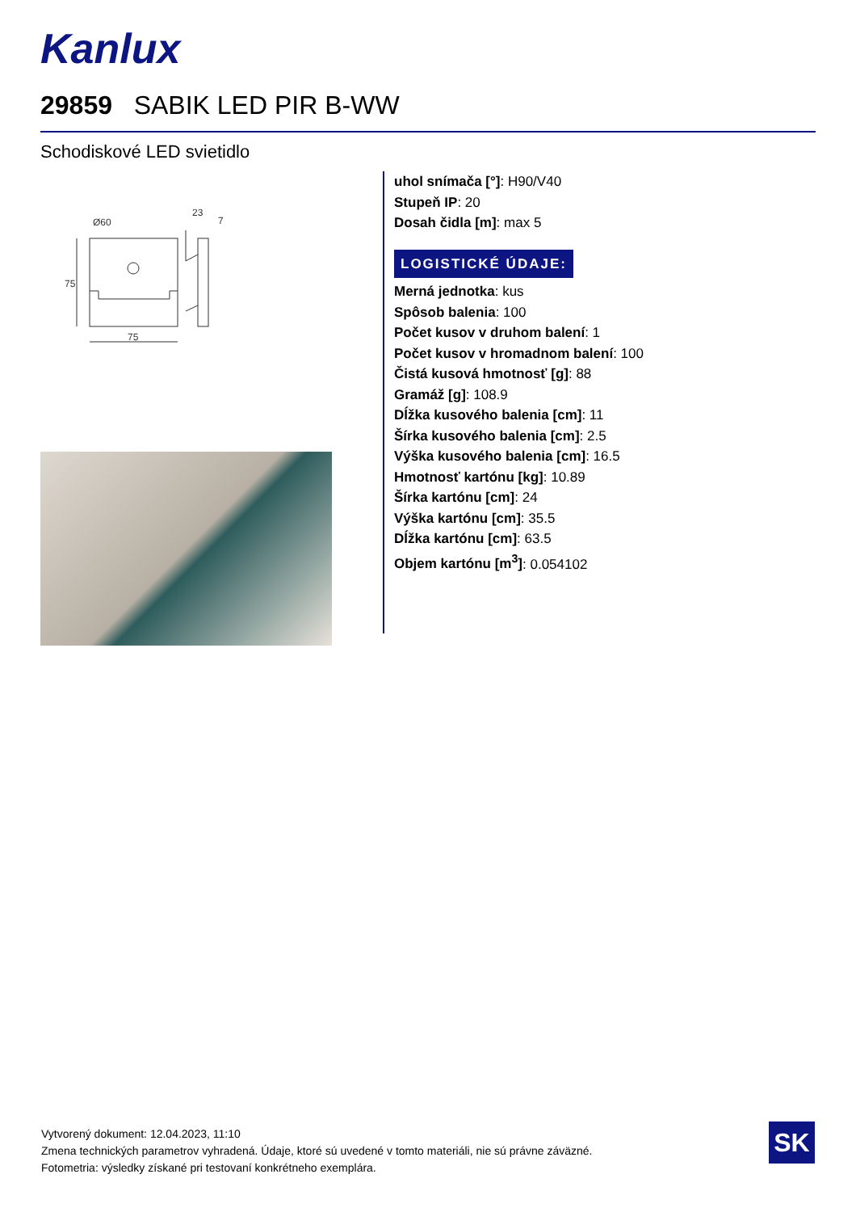Kanlux
29859 SABIK LED PIR B-WW
Schodiskové LED svietidlo
Ø60
23
7
75
75
uhol snímača [°]: H90/V40
Stupeň IP: 20
Dosah čidla [m]: max 5
LOGISTICKÉ ÚDAJE:
Merná jednotka: kus
Spôsob balenia: 100
Počet kusov v druhom balení: 1
Počet kusov v hromadnom balení: 100
Čistá kusová hmotnosť [g]: 88
Gramáž [g]: 108.9
Dĺžka kusového balenia [cm]: 11
Šírka kusového balenia [cm]: 2.5
Výška kusového balenia [cm]: 16.5
Hmotnosť kartónu [kg]: 10.89
Šírka kartónu [cm]: 24
Výška kartónu [cm]: 35.5
Dĺžka kartónu [cm]: 63.5
Objem kartónu [m<sup>3</sup>]: 0.054102
Vytvorený dokument: 12.04.2023, 11:10
Zmena technických parametrov vyhradená. Údaje, ktoré sú uvedené v tomto materiáli, nie sú právne záväzné.
Fotometria: výsledky získané pri testovaní konkrétneho exemplára.
SK